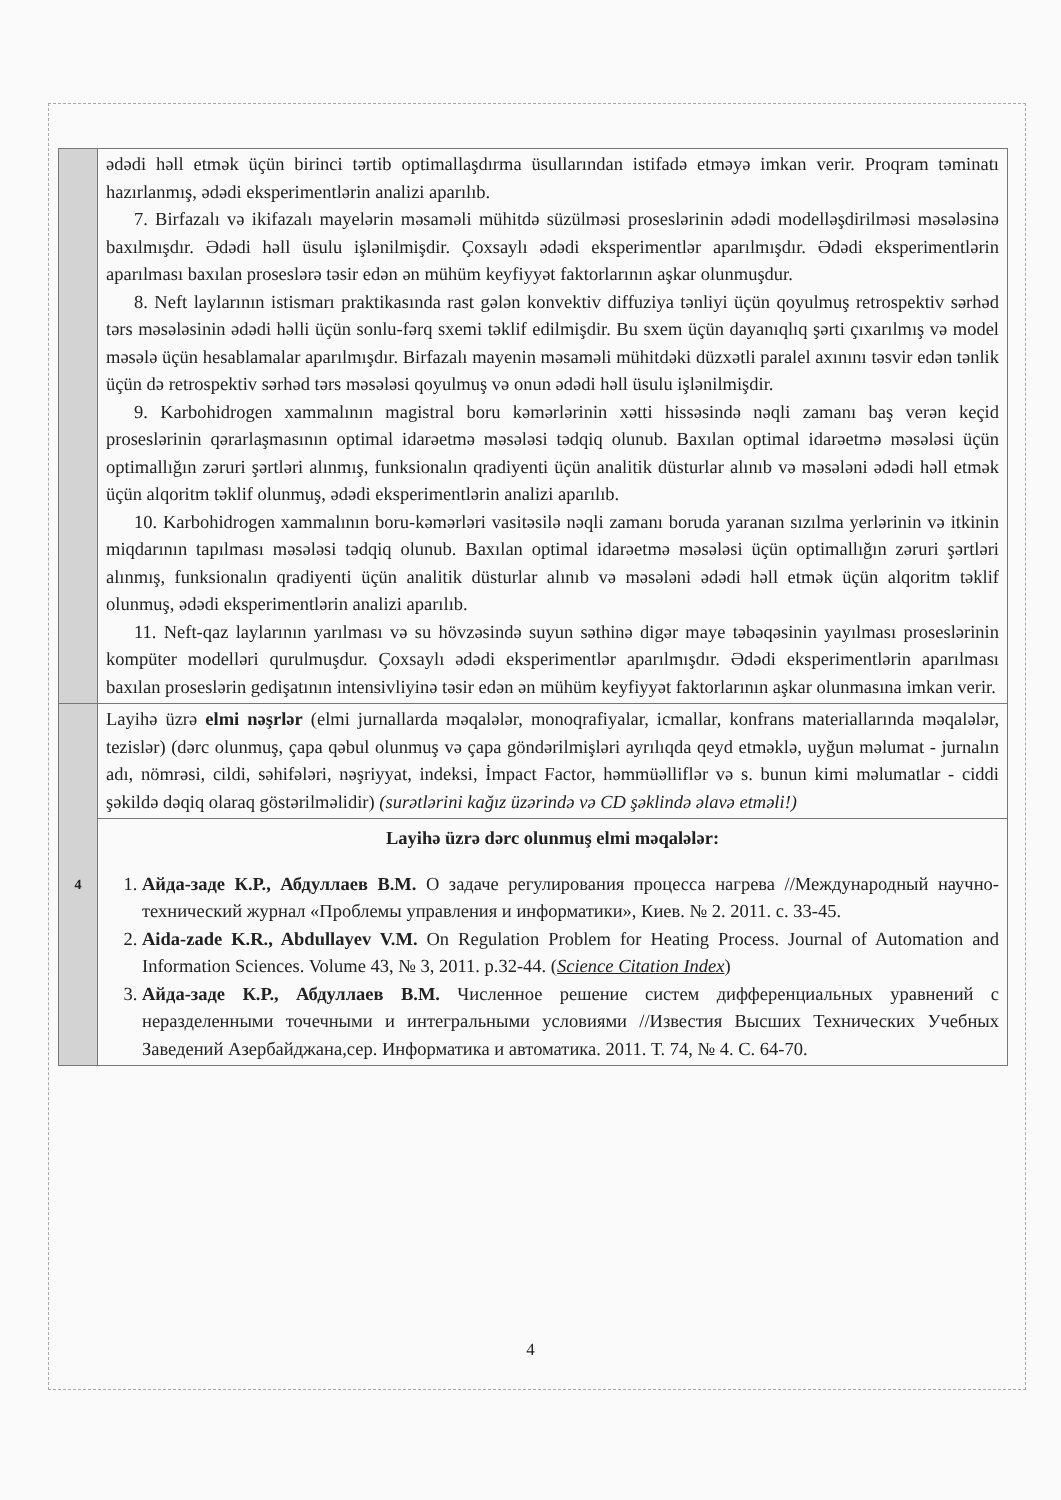| | ədədi həll etmək üçün birinci tərtib optimallaşdırma üsullarından istifadə etməyə imkan verir. Proqram təminatı hazırlanmış, ədədi eksperimentlərin analizi aparılıb. 7. Birfazalı və ikifazalı mayelərin məsaməli mühitdə süzülməsi proseslərinin ədədi modelləşdirilməsi məsələsinə baxılmışdır. Ədədi həll üsulu işlənilmişdir. Çoxsaylı ədədi eksperimentlər aparılmışdır. Ədədi eksperimentlərin aparılması baxılan proseslərə təsir edən ən mühüm keyfiyyət faktorlarının aşkar olunmuşdur. 8. Neft laylarının istismarı praktikasında rast gələn konvektiv diffuziya tənliyi üçün qoyulmuş retrospektiv sərhəd tərs məsələsinin ədədi həlli üçün sonlu-fərq sxemi təklif edilmişdir. Bu sxem üçün dayanıqlıq şərti çıxarılmış və model məsələ üçün hesablamalar aparılmışdır. Birfazalı mayenin məsaməli mühitdəki düzxətli paralel axınını təsvir edən tənlik üçün də retrospektiv sərhəd tərs məsələsi qoyulmuş və onun ədədi həll üsulu işlənilmişdir. 9. Karbohidrogen xammalının magistral boru kəmərlərinin xətti hissəsində nəqli zamanı baş verən keçid proseslərinin qərarlaşmasının optimal idarəetmə məsələsi tədqiq olunub. Baxılan optimal idarəetmə məsələsi üçün optimallığın zəruri şərtləri alınmış, funksionalın qradiyenti üçün analitik düsturlar alınıb və məsələni ədədi həll etmək üçün alqoritm təklif olunmuş, ədədi eksperimentlərin analizi aparılıb. 10. Karbohidrogen xammalının boru-kəmərləri vasitəsilə nəqli zamanı boruda yaranan sızılma yerlərinin və itkinin miqdarının tapılması məsələsi tədqiq olunub. Baxılan optimal idarəetmə məsələsi üçün optimallığın zəruri şərtləri alınmış, funksionalın qradiyenti üçün analitik düsturlar alınıb və məsələni ədədi həll etmək üçün alqoritm təklif olunmuş, ədədi eksperimentlərin analizi aparılıb. 11. Neft-qaz laylarının yarılması və su hövzəsində suyun səthinə digər maye təbəqəsinin yayılması proseslərinin kompüter modelləri qurulmuşdur. Çoxsaylı ədədi eksperimentlər aparılmışdır. Ədədi eksperimentlərin aparılması baxılan proseslərin gedişatının intensivliyinə təsir edən ən mühüm keyfiyyət faktorlarının aşkar olunmasına imkan verir. |
| 4 | Layihə üzrə elmi nəşrlər (elmi jurnallarda məqalələr, monoqrafiyalar, icmallar, konfrans materiallarında məqalələr, tezislər) (dərc olunmuş, çapa qəbul olunmuş və çapa göndərilmişləri ayrılıqda qeyd etməklə, uyğun məlumat - jurnalın adı, nömrəsi, cildi, səhifələri, nəşriyyat, indeksi, İmpact Factor, həmmüəlliflər və s. bunun kimi məlumatlar - ciddi şəkildə dəqiq olaraq göstərilməlidir) (surətlərini kağız üzərində və CD şəklində əlavə etməli!) |
| | Layihə üzrə dərc olunmuş elmi məqalələr: 1. Айда-заде К.Р., Абдуллаев В.М. О задаче регулирования процесса нагрева //Международный научно-технический журнал «Проблемы управления и информатики», Киев. № 2. 2011. с. 33-45. 2. Aida-zade K.R., Abdullayev V.M. On Regulation Problem for Heating Process. Journal of Automation and Information Sciences. Volume 43, № 3, 2011. p.32-44. ( Science Citation Index ) 3. Айда-заде К.Р., Абдуллаев В.М. Численное решение систем дифференциальных уравнений с неразделенными точечными и интегральными условиями //Известия Высших Технических Учебных Заведений Азербайджана,сер. Информатика и автоматика. 2011. Т. 74, № 4. С. 64-70. |
4